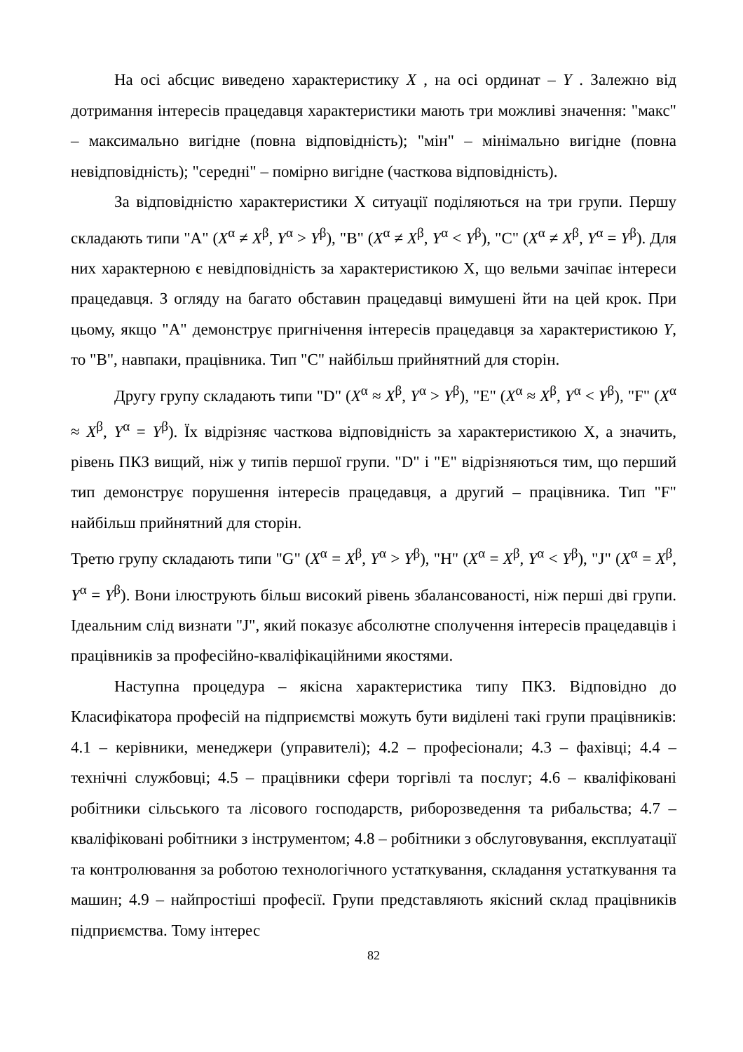На осі абсцис виведено характеристику X , на осі ординат – Y . Залежно від дотримання інтересів працедавця характеристики мають три можливі значення: "макс" – максимально вигідне (повна відповідність); "мін" – мінімально вигідне (повна невідповідність); "середні" – помірно вигідне (часткова відповідність).
За відповідністю характеристики X ситуації поділяються на три групи. Першу складають типи "A" (X<sup>α</sup> ≠ X<sup>β</sup>, Y<sup>α</sup> > Y<sup>β</sup>), "B" (X<sup>α</sup> ≠ X<sup>β</sup>, Y<sup>α</sup> < Y<sup>β</sup>), "C" (X<sup>α</sup> ≠ X<sup>β</sup>, Y<sup>α</sup> = Y<sup>β</sup>). Для них характерною є невідповідність за характеристикою X, що вельми зачіпає інтереси працедавця. З огляду на багато обставин працедавці вимушені йти на цей крок. При цьому, якщо "A" демонструє пригнічення інтересів працедавця за характеристикою Y, то "B", навпаки, працівника. Тип "C" найбільш прийнятний для сторін.
Другу групу складають типи "D" (X<sup>α</sup> ≈ X<sup>β</sup>, Y<sup>α</sup> > Y<sup>β</sup>), "E" (X<sup>α</sup> ≈ X<sup>β</sup>, Y<sup>α</sup> < Y<sup>β</sup>), "F" (X<sup>α</sup> ≈ X<sup>β</sup>, Y<sup>α</sup> = Y<sup>β</sup>). Їх відрізняє часткова відповідність за характеристикою X, а значить, рівень ПКЗ вищий, ніж у типів першої групи. "D" і "E" відрізняються тим, що перший тип демонструє порушення інтересів працедавця, а другий – працівника. Тип "F" найбільш прийнятний для сторін.
Третю групу складають типи "G" (X<sup>α</sup> = X<sup>β</sup>, Y<sup>α</sup> > Y<sup>β</sup>), "H" (X<sup>α</sup> = X<sup>β</sup>, Y<sup>α</sup> < Y<sup>β</sup>), "J" (X<sup>α</sup> = X<sup>β</sup>, Y<sup>α</sup> = Y<sup>β</sup>). Вони ілюструють більш високий рівень збалансованості, ніж перші дві групи. Ідеальним слід визнати "J", який показує абсолютне сполучення інтересів працедавців і працівників за професійно-кваліфікаційними якостями.
Наступна процедура – якісна характеристика типу ПКЗ. Відповідно до Класифікатора професій на підприємстві можуть бути виділені такі групи працівників: 4.1 – керівники, менеджери (управителі); 4.2 – професіонали; 4.3 – фахівці; 4.4 – технічні службовці; 4.5 – працівники сфери торгівлі та послуг; 4.6 – кваліфіковані робітники сільського та лісового господарств, риборозведення та рибальства; 4.7 – кваліфіковані робітники з інструментом; 4.8 – робітники з обслуговування, експлуатації та контролювання за роботою технологічного устаткування, складання устаткування та машин; 4.9 – найпростіші професії. Групи представляють якісний склад працівників підприємства. Тому інтерес
82